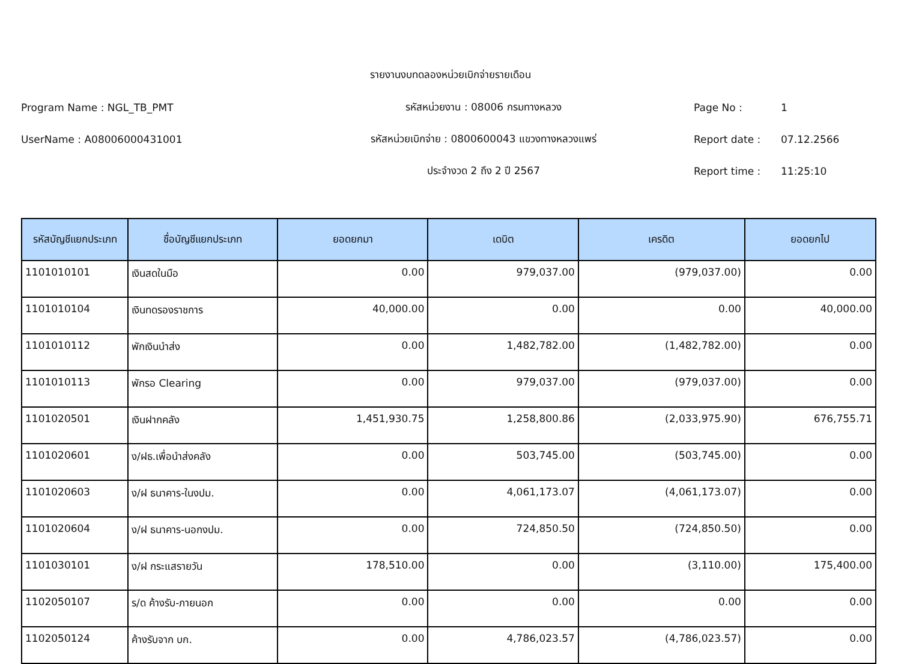รายงานงบทดลองหน่วยเบิกจ่ายรายเดือน
Program Name : NGL_TB_PMT รหัสหน่วยงาน : 08006 กรมทางหลวง Page No : 1
UserName : A08006000431001 รหัสหน่วยเบิกจ่าย : 0800600043 แขวงทางหลวงแพร่ Report date : 07.12.2566
ประจำงวด 2 ถึง 2 ปี 2567 Report time : 11:25:10
| รหัสบัญชีแยกประเภท | ชื่อบัญชีแยกประเภท | ยอดยกมา | เดบิต | เครดิต | ยอดยกไป |
| --- | --- | --- | --- | --- | --- |
| 1101010101 | เงินสดในมือ | 0.00 | 979,037.00 | (979,037.00) | 0.00 |
| 1101010104 | เงินทดรองราชการ | 40,000.00 | 0.00 | 0.00 | 40,000.00 |
| 1101010112 | พักเงินนำส่ง | 0.00 | 1,482,782.00 | (1,482,782.00) | 0.00 |
| 1101010113 | พักรอ Clearing | 0.00 | 979,037.00 | (979,037.00) | 0.00 |
| 1101020501 | เงินฝากคลัง | 1,451,930.75 | 1,258,800.86 | (2,033,975.90) | 676,755.71 |
| 1101020601 | ง/ฝธ.เพื่อนำส่งคลัง | 0.00 | 503,745.00 | (503,745.00) | 0.00 |
| 1101020603 | ง/ฝ ธนาคาร-ในงปม. | 0.00 | 4,061,173.07 | (4,061,173.07) | 0.00 |
| 1101020604 | ง/ฝ ธนาคาร-นอกงปม. | 0.00 | 724,850.50 | (724,850.50) | 0.00 |
| 1101030101 | ง/ฝ กระแสรายวัน | 178,510.00 | 0.00 | (3,110.00) | 175,400.00 |
| 1102050107 | ร/ด ค้างรับ-ภายนอก | 0.00 | 0.00 | 0.00 | 0.00 |
| 1102050124 | ค้างรับจาก บก. | 0.00 | 4,786,023.57 | (4,786,023.57) | 0.00 |